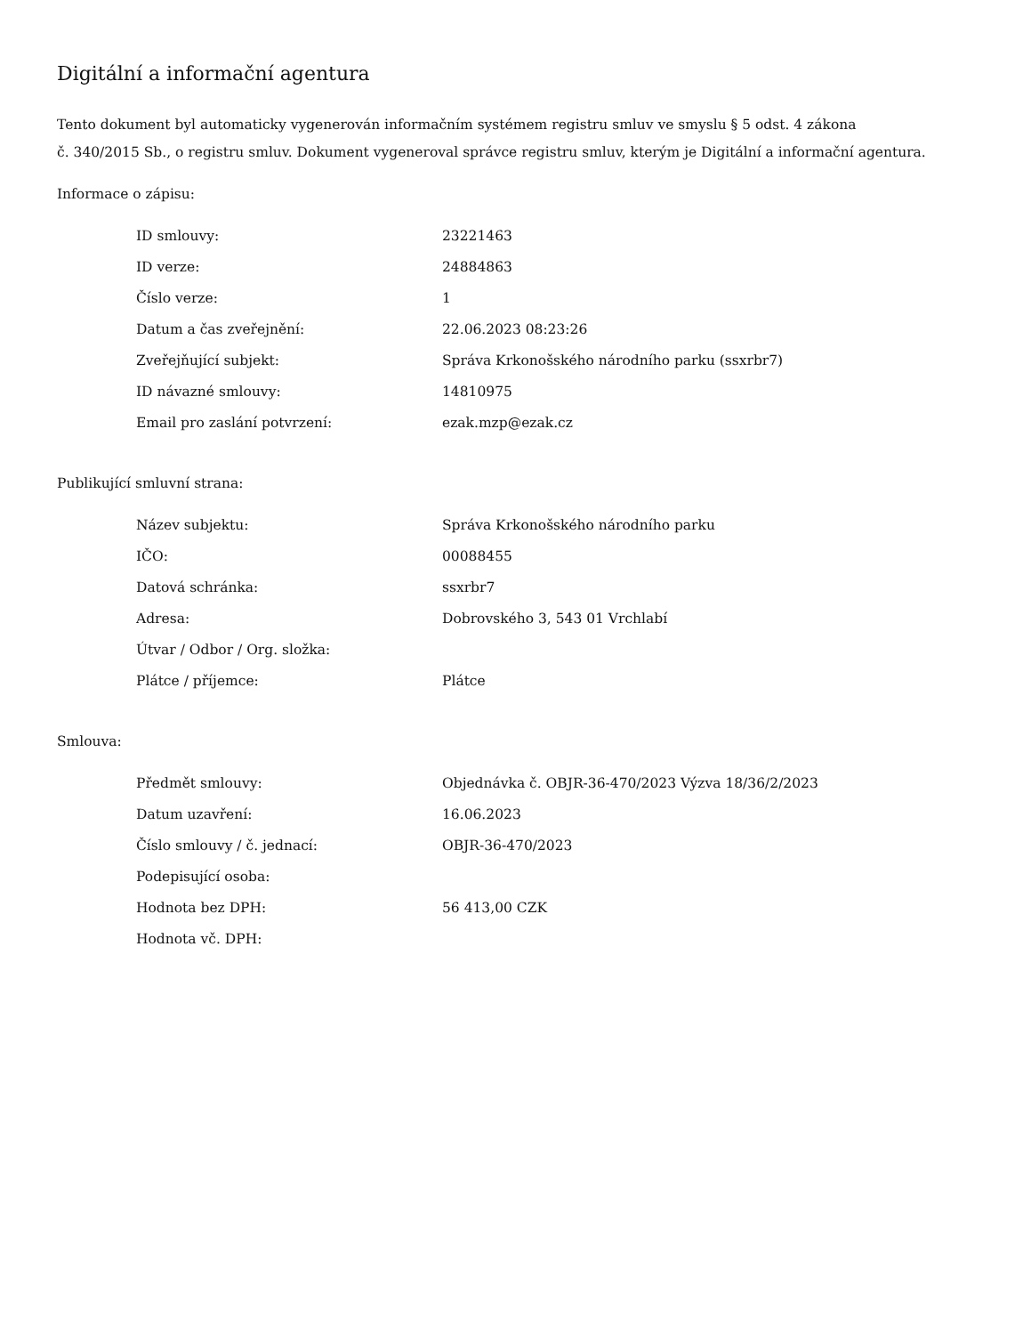Digitální a informační agentura
Tento dokument byl automaticky vygenerován informačním systémem registru smluv ve smyslu § 5 odst. 4 zákona
č. 340/2015 Sb., o registru smluv. Dokument vygeneroval správce registru smluv, kterým je Digitální a informační agentura.
Informace o zápisu:
| ID smlouvy: | 23221463 |
| ID verze: | 24884863 |
| Číslo verze: | 1 |
| Datum a čas zveřejnění: | 22.06.2023 08:23:26 |
| Zveřejňující subjekt: | Správa Krkonošského národního parku (ssxrbr7) |
| ID návazné smlouvy: | 14810975 |
| Email pro zaslání potvrzení: | ezak.mzp@ezak.cz |
Publikující smluvní strana:
| Název subjektu: | Správa Krkonošského národního parku |
| IČO: | 00088455 |
| Datová schránka: | ssxrbr7 |
| Adresa: | Dobrovského 3, 543 01 Vrchlabí |
| Útvar / Odbor / Org. složka: | |
| Plátce / příjemce: | Plátce |
Smlouva:
| Předmět smlouvy: | Objednávka č. OBJR-36-470/2023 Výzva 18/36/2/2023 |
| Datum uzavření: | 16.06.2023 |
| Číslo smlouvy / č. jednací: | OBJR-36-470/2023 |
| Podepisující osoba: | |
| Hodnota bez DPH: | 56 413,00 CZK |
| Hodnota vč. DPH: | |